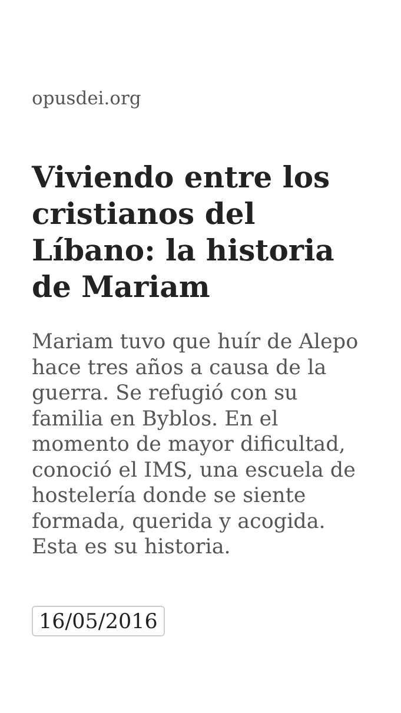opusdei.org
Viviendo entre los cristianos del Líbano: la historia de Mariam
Mariam tuvo que huír de Alepo hace tres años a causa de la guerra. Se refugió con su familia en Byblos. En el momento de mayor dificultad, conoció el IMS, una escuela de hostelería donde se siente formada, querida y acogida. Esta es su historia.
16/05/2016